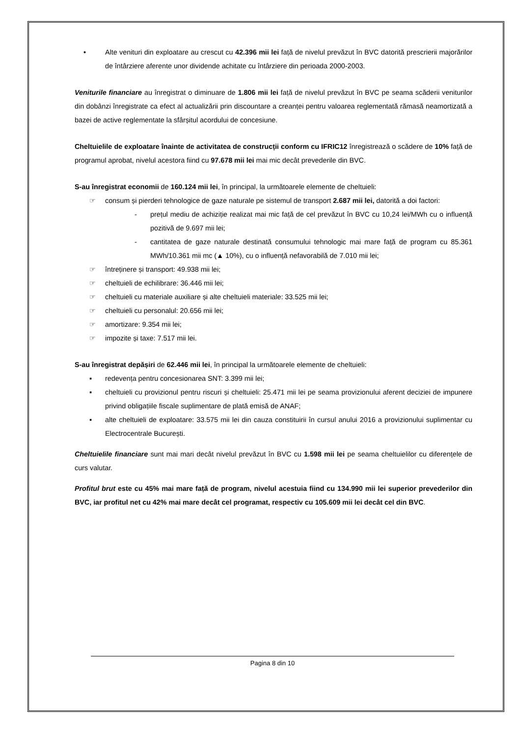• Alte venituri din exploatare au crescut cu 42.396 mii lei față de nivelul prevăzut în BVC datorită prescrierii majorărilor de întârziere aferente unor dividende achitate cu întârziere din perioada 2000-2003.
Veniturile financiare au înregistrat o diminuare de 1.806 mii lei față de nivelul prevăzut în BVC pe seama scăderii veniturilor din dobânzi înregistrate ca efect al actualizării prin discountare a creanței pentru valoarea reglementată rămasă neamortizată a bazei de active reglementate la sfârșitul acordului de concesiune.
Cheltuielile de exploatare înainte de activitatea de construcții conform cu IFRIC12 înregistrează o scădere de 10% față de programul aprobat, nivelul acestora fiind cu 97.678 mii lei mai mic decât prevederile din BVC.
S-au înregistrat economii de 160.124 mii lei, în principal, la următoarele elemente de cheltuieli:
☞ consum și pierderi tehnologice de gaze naturale pe sistemul de transport 2.687 mii lei, datorită a doi factori:
- prețul mediu de achiziție realizat mai mic față de cel prevăzut în BVC cu 10,24 lei/MWh cu o influență pozitivă de 9.697 mii lei;
- cantitatea de gaze naturale destinată consumului tehnologic mai mare față de program cu 85.361 MWh/10.361 mii mc (▲ 10%), cu o influență nefavorabilă de 7.010 mii lei;
☞ întreținere și transport: 49.938 mii lei;
☞ cheltuieli de echilibrare: 36.446 mii lei;
☞ cheltuieli cu materiale auxiliare și alte cheltuieli materiale: 33.525 mii lei;
☞ cheltuieli cu personalul: 20.656 mii lei;
☞ amortizare: 9.354 mii lei;
☞ impozite și taxe: 7.517 mii lei.
S-au înregistrat depășiri de 62.446 mii lei, în principal la următoarele elemente de cheltuieli:
▪ redevența pentru concesionarea SNT: 3.399 mii lei;
▪ cheltuieli cu provizionul pentru riscuri și cheltuieli: 25.471 mii lei pe seama provizionului aferent deciziei de impunere privind obligațiile fiscale suplimentare de plată emisă de ANAF;
▪ alte cheltuieli de exploatare: 33.575 mii lei din cauza constituirii în cursul anului 2016 a provizionului suplimentar cu Electrocentrale București.
Cheltuielile financiare sunt mai mari decât nivelul prevăzut în BVC cu 1.598 mii lei pe seama cheltuielilor cu diferențele de curs valutar.
Profitul brut este cu 45% mai mare față de program, nivelul acestuia fiind cu 134.990 mii lei superior prevederilor din BVC, iar profitul net cu 42% mai mare decât cel programat, respectiv cu 105.609 mii lei decât cel din BVC.
Pagina 8 din 10